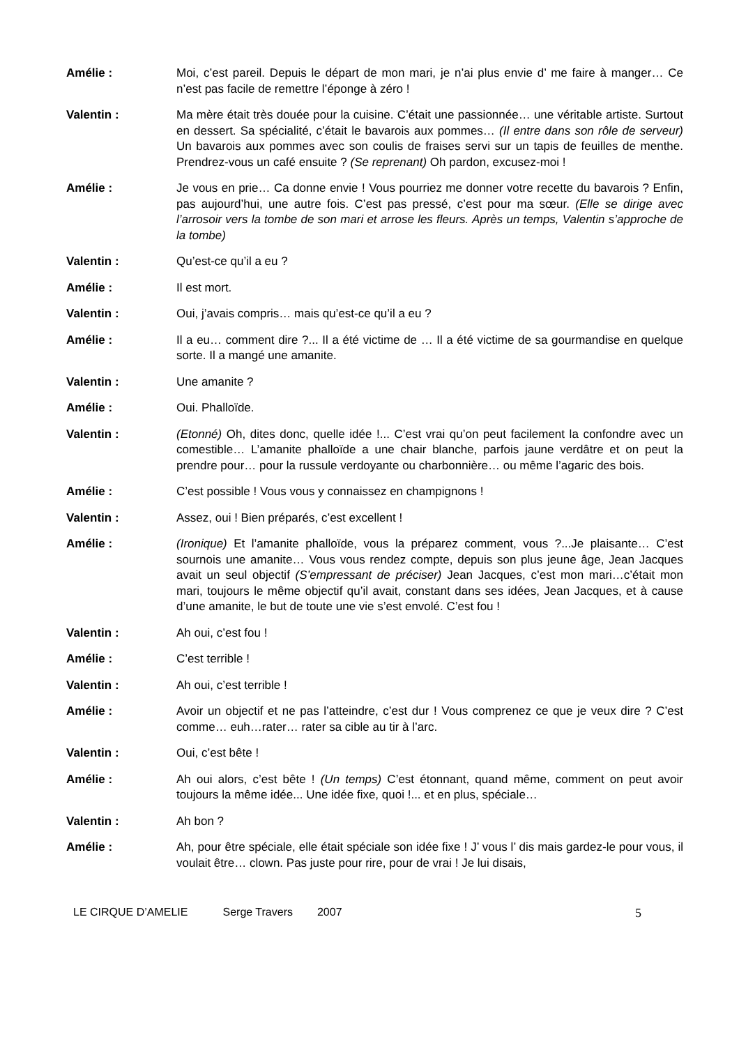Amélie : Moi, c’est pareil. Depuis le départ de mon mari, je n’ai plus envie d’ me faire à manger… Ce n’est pas facile de remettre l’éponge à zéro !
Valentin : Ma mère était très douée pour la cuisine. C’était une passionnée… une véritable artiste. Surtout en dessert. Sa spécialité, c’était le bavarois aux pommes… (Il entre dans son rôle de serveur) Un bavarois aux pommes avec son coulis de fraises servi sur un tapis de feuilles de menthe. Prendrez-vous un café ensuite ? (Se reprenant) Oh pardon, excusez-moi !
Amélie : Je vous en prie… Ca donne envie ! Vous pourriez me donner votre recette du bavarois ? Enfin, pas aujourd’hui, une autre fois. C’est pas pressé, c’est pour ma sœur. (Elle se dirige avec l’arrosoir vers la tombe de son mari et arrose les fleurs. Après un temps, Valentin s’approche de la tombe)
Valentin : Qu’est-ce qu’il a eu ?
Amélie : Il est mort.
Valentin : Oui, j’avais compris… mais qu’est-ce qu’il a eu ?
Amélie : Il a eu… comment dire ?... Il a été victime de … Il a été victime de sa gourmandise en quelque sorte. Il a mangé une amanite.
Valentin : Une amanite ?
Amélie : Oui. Phalloïde.
Valentin : (Etonné) Oh, dites donc, quelle idée !... C’est vrai qu’on peut facilement la confondre avec un comestible… L’amanite phalloïde a une chair blanche, parfois jaune verdâtre et on peut la prendre pour… pour la russule verdoyante ou charbonnière… ou même l’agaric des bois.
Amélie : C’est possible ! Vous vous y connaissez en champignons !
Valentin : Assez, oui ! Bien préparés, c’est excellent !
Amélie : (Ironique) Et l’amanite phalloïde, vous la préparez comment, vous ?...Je plaisante… C’est sournois une amanite… Vous vous rendez compte, depuis son plus jeune âge, Jean Jacques avait un seul objectif (S’empressant de préciser) Jean Jacques, c’est mon mari…c’était mon mari, toujours le même objectif qu’il avait, constant dans ses idées, Jean Jacques, et à cause d’une amanite, le but de toute une vie s’est envolé. C’est fou !
Valentin : Ah oui, c’est fou !
Amélie : C’est terrible !
Valentin : Ah oui, c’est terrible !
Amélie : Avoir un objectif et ne pas l’atteindre, c’est dur ! Vous comprenez ce que je veux dire ? C’est comme… euh…rater… rater sa cible au tir à l’arc.
Valentin : Oui, c’est bête !
Amélie : Ah oui alors, c’est bête ! (Un temps) C’est étonnant, quand même, comment on peut avoir toujours la même idée... Une idée fixe, quoi !... et en plus, spéciale…
Valentin : Ah bon ?
Amélie : Ah, pour être spéciale, elle était spéciale son idée fixe ! J’ vous l’ dis mais gardez-le pour vous, il voulait être… clown. Pas juste pour rire, pour de vrai ! Je lui disais,
LE CIRQUE D’AMELIE Serge Travers 2007 5